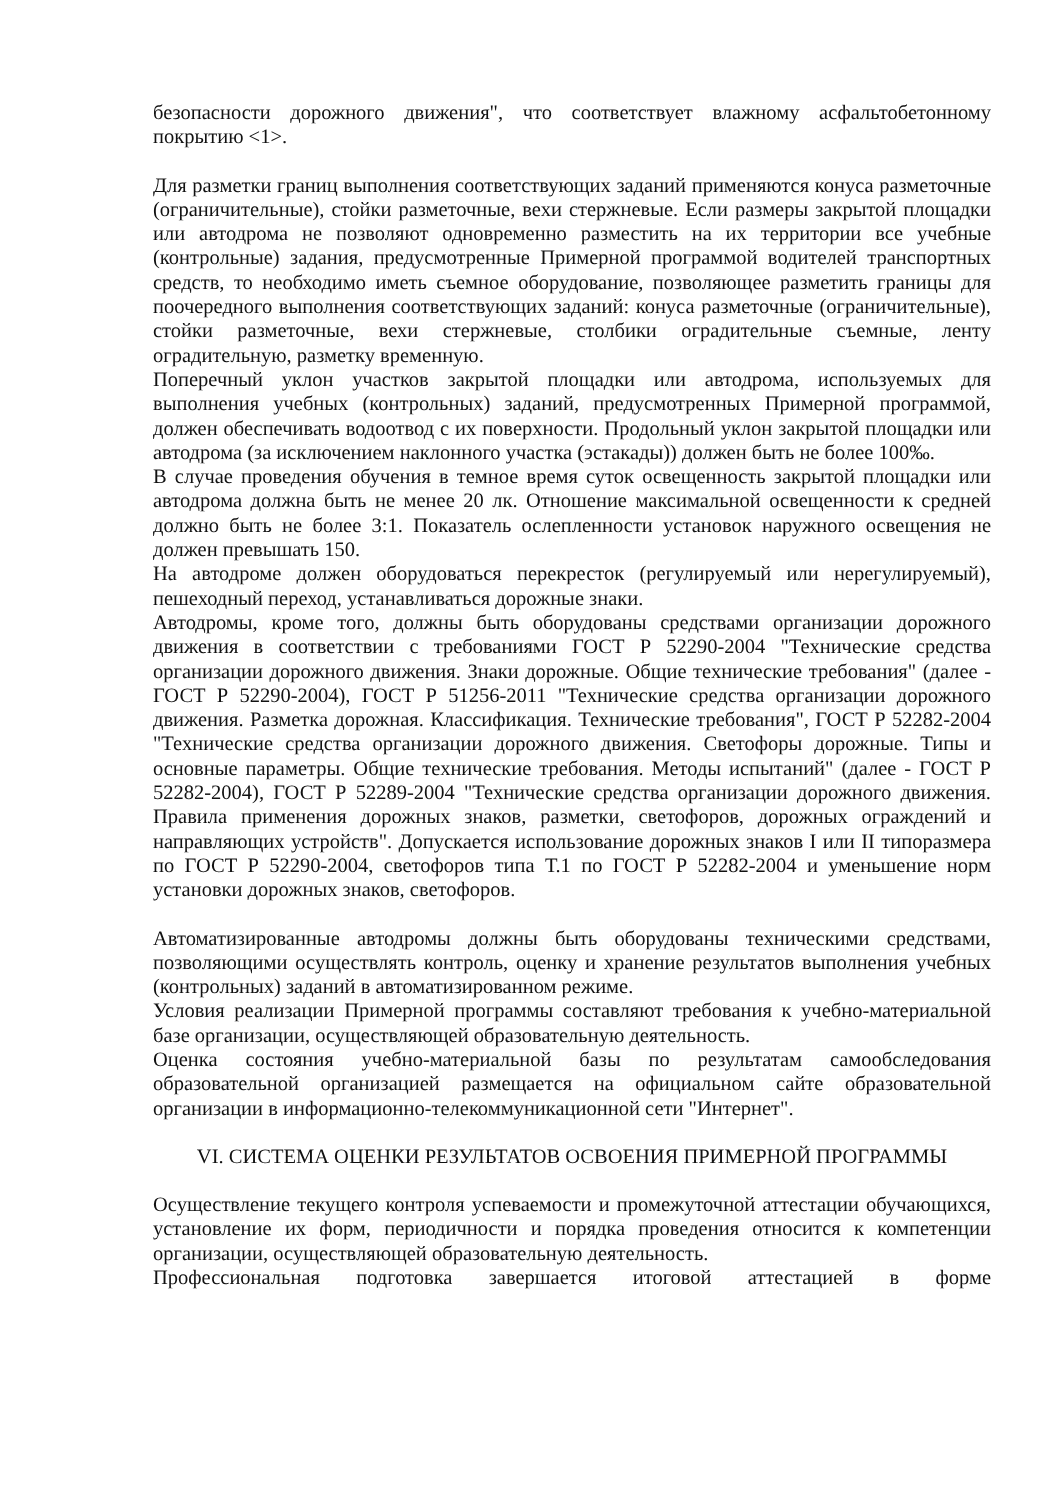безопасности дорожного движения", что соответствует влажному асфальтобетонному покрытию <1>.
Для разметки границ выполнения соответствующих заданий применяются конуса разметочные (ограничительные), стойки разметочные, вехи стержневые. Если размеры закрытой площадки или автодрома не позволяют одновременно разместить на их территории все учебные (контрольные) задания, предусмотренные Примерной программой водителей транспортных средств, то необходимо иметь съемное оборудование, позволяющее разметить границы для поочередного выполнения соответствующих заданий: конуса разметочные (ограничительные), стойки разметочные, вехи стержневые, столбики оградительные съемные, ленту оградительную, разметку временную.
Поперечный уклон участков закрытой площадки или автодрома, используемых для выполнения учебных (контрольных) заданий, предусмотренных Примерной программой, должен обеспечивать водоотвод с их поверхности. Продольный уклон закрытой площадки или автодрома (за исключением наклонного участка (эстакады)) должен быть не более 100‰.
В случае проведения обучения в темное время суток освещенность закрытой площадки или автодрома должна быть не менее 20 лк. Отношение максимальной освещенности к средней должно быть не более 3:1. Показатель ослепленности установок наружного освещения не должен превышать 150.
На автодроме должен оборудоваться перекресток (регулируемый или нерегулируемый), пешеходный переход, устанавливаться дорожные знаки.
Автодромы, кроме того, должны быть оборудованы средствами организации дорожного движения в соответствии с требованиями ГОСТ Р 52290-2004 "Технические средства организации дорожного движения. Знаки дорожные. Общие технические требования" (далее - ГОСТ Р 52290-2004), ГОСТ Р 51256-2011 "Технические средства организации дорожного движения. Разметка дорожная. Классификация. Технические требования", ГОСТ Р 52282-2004 "Технические средства организации дорожного движения. Светофоры дорожные. Типы и основные параметры. Общие технические требования. Методы испытаний" (далее - ГОСТ Р 52282-2004), ГОСТ Р 52289-2004 "Технические средства организации дорожного движения. Правила применения дорожных знаков, разметки, светофоров, дорожных ограждений и направляющих устройств". Допускается использование дорожных знаков I или II типоразмера по ГОСТ Р 52290-2004, светофоров типа Т.1 по ГОСТ Р 52282-2004 и уменьшение норм установки дорожных знаков, светофоров.
Автоматизированные автодромы должны быть оборудованы техническими средствами, позволяющими осуществлять контроль, оценку и хранение результатов выполнения учебных (контрольных) заданий в автоматизированном режиме.
Условия реализации Примерной программы составляют требования к учебно-материальной базе организации, осуществляющей образовательную деятельность.
Оценка состояния учебно-материальной базы по результатам самообследования образовательной организацией размещается на официальном сайте образовательной организации в информационно-телекоммуникационной сети "Интернет".
VI. СИСТЕМА ОЦЕНКИ РЕЗУЛЬТАТОВ ОСВОЕНИЯ ПРИМЕРНОЙ ПРОГРАММЫ
Осуществление текущего контроля успеваемости и промежуточной аттестации обучающихся, установление их форм, периодичности и порядка проведения относится к компетенции организации, осуществляющей образовательную деятельность.
Профессиональная подготовка завершается итоговой аттестацией в форме